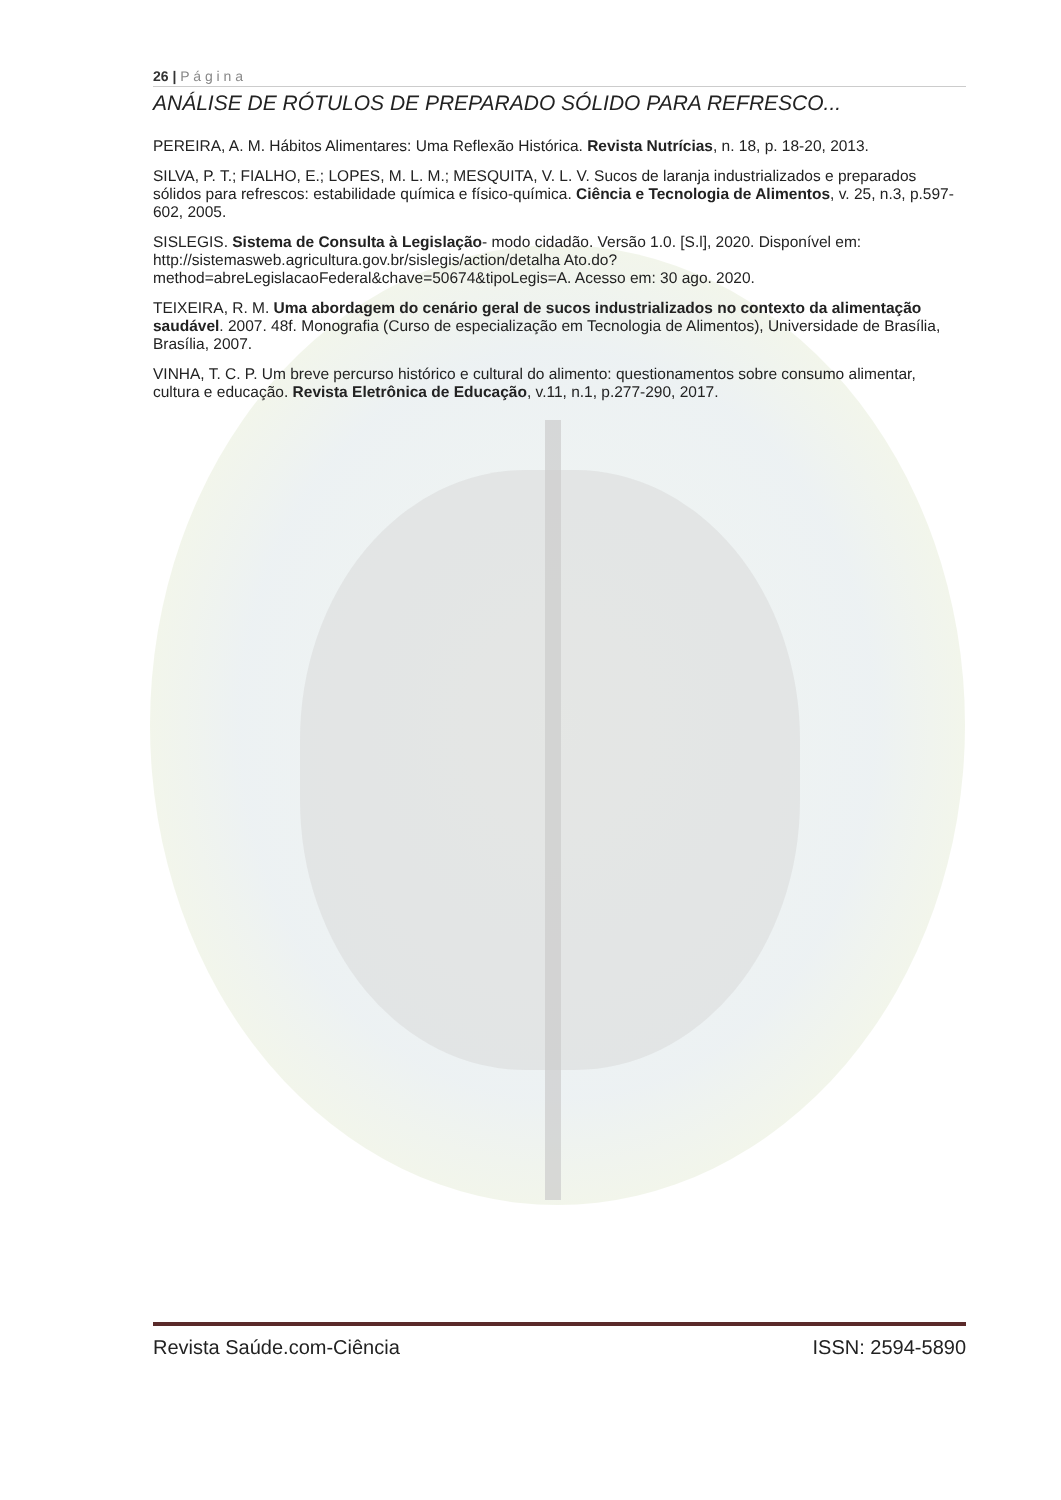26 | P á g i n a
ANÁLISE DE RÓTULOS DE PREPARADO SÓLIDO PARA REFRESCO...
PEREIRA, A. M. Hábitos Alimentares: Uma Reflexão Histórica. Revista Nutrícias, n. 18, p. 18-20, 2013.
SILVA, P. T.; FIALHO, E.; LOPES, M. L. M.; MESQUITA, V. L. V. Sucos de laranja industrializados e preparados sólidos para refrescos: estabilidade química e físico-química. Ciência e Tecnologia de Alimentos, v. 25, n.3, p.597-602, 2005.
SISLEGIS. Sistema de Consulta à Legislação- modo cidadão. Versão 1.0. [S.l], 2020. Disponível em: http://sistemasweb.agricultura.gov.br/sislegis/action/detalha Ato.do?method=abreLegislacaoFederal&chave=50674&tipoLegis=A. Acesso em: 30 ago. 2020.
TEIXEIRA, R. M. Uma abordagem do cenário geral de sucos industrializados no contexto da alimentação saudável. 2007. 48f. Monografia (Curso de especialização em Tecnologia de Alimentos), Universidade de Brasília, Brasília, 2007.
VINHA, T. C. P. Um breve percurso histórico e cultural do alimento: questionamentos sobre consumo alimentar, cultura e educação. Revista Eletrônica de Educação, v.11, n.1, p.277-290, 2017.
Revista Saúde.com-Ciência ISSN: 2594-5890